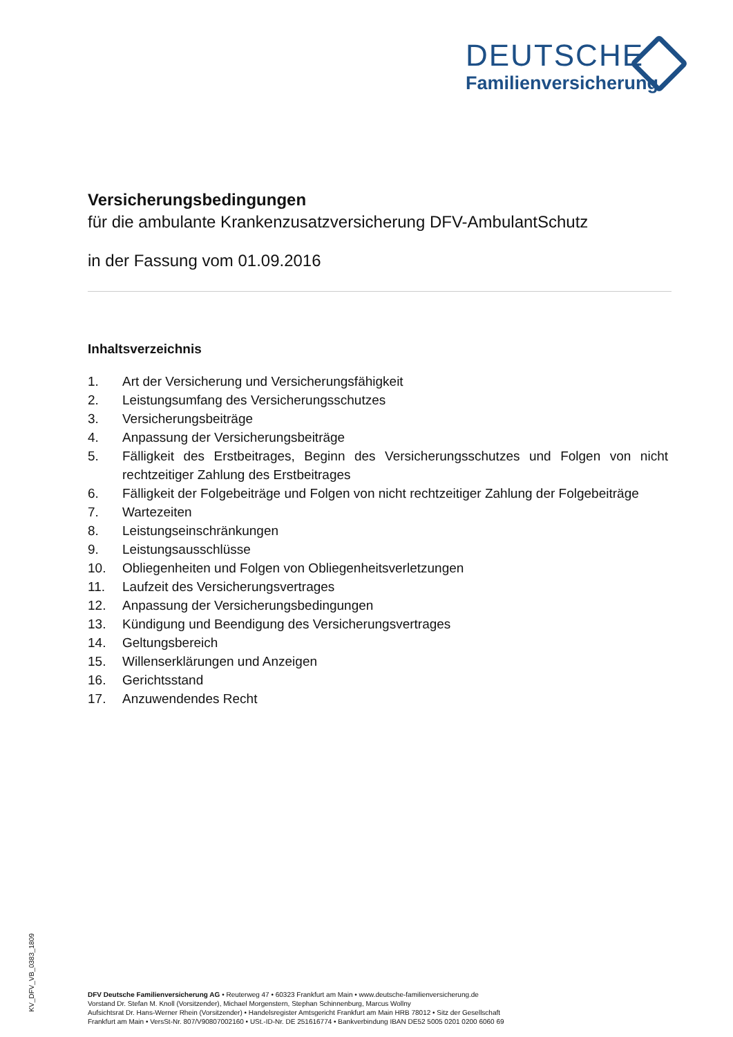DEUTSCHE
Familienversicherung
Versicherungsbedingungen
für die ambulante Krankenzusatzversicherung DFV-AmbulantSchutz
in der Fassung vom 01.09.2016
Inhaltsverzeichnis
1. Art der Versicherung und Versicherungsfähigkeit
2. Leistungsumfang des Versicherungsschutzes
3. Versicherungsbeiträge
4. Anpassung der Versicherungsbeiträge
5. Fälligkeit des Erstbeitrages, Beginn des Versicherungsschutzes und Folgen von nicht rechtzeitiger Zahlung des Erstbeitrages
6. Fälligkeit der Folgebeiträge und Folgen von nicht rechtzeitiger Zahlung der Folgebeiträge
7. Wartezeiten
8. Leistungseinschränkungen
9. Leistungsausschlüsse
10. Obliegenheiten und Folgen von Obliegenheitsverletzungen
11. Laufzeit des Versicherungsvertrages
12. Anpassung der Versicherungsbedingungen
13. Kündigung und Beendigung des Versicherungsvertrages
14. Geltungsbereich
15. Willenserklärungen und Anzeigen
16. Gerichtsstand
17. Anzuwendendes Recht
KV_DFV_VB_0383_1809
DFV Deutsche Familienversicherung AG • Reuterweg 47 • 60323 Frankfurt am Main • www.deutsche-familienversicherung.de
Vorstand Dr. Stefan M. Knoll (Vorsitzender), Michael Morgenstern, Stephan Schinnenburg, Marcus Wollny
Aufsichtsrat Dr. Hans-Werner Rhein (Vorsitzender) • Handelsregister Amtsgericht Frankfurt am Main HRB 78012 • Sitz der Gesellschaft
Frankfurt am Main • VersSt-Nr. 807/V90807002160 • USt.-ID-Nr. DE 251616774 • Bankverbindung IBAN DE52 5005 0201 0200 6060 69